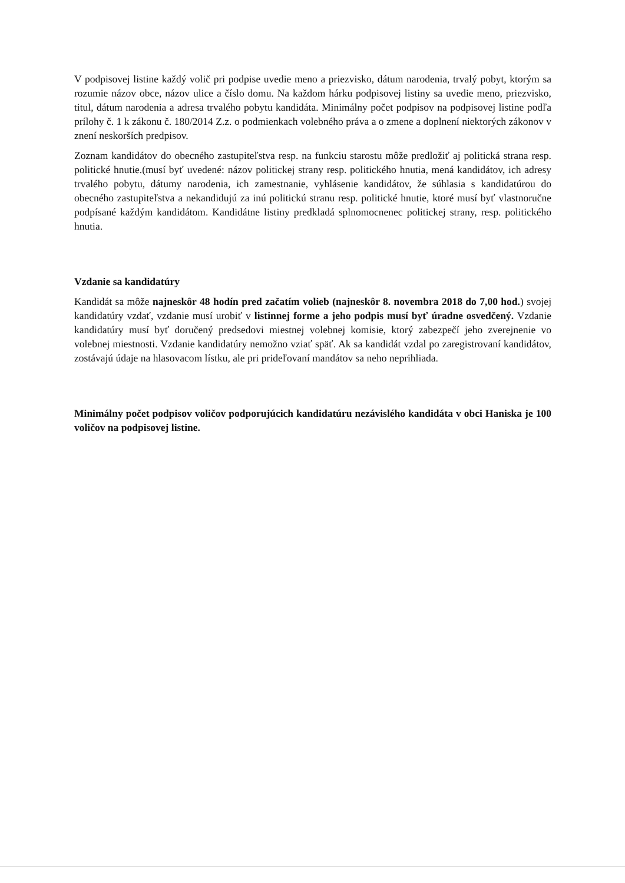V podpisovej listine každý volič pri podpise uvedie meno a priezvisko, dátum narodenia, trvalý pobyt, ktorým sa rozumie názov obce, názov ulice a číslo domu. Na každom hárku podpisovej listiny sa uvedie meno, priezvisko, titul, dátum narodenia a adresa trvalého pobytu kandidáta. Minimálny počet podpisov na podpisovej listine podľa prílohy č. 1 k zákonu č. 180/2014 Z.z. o podmienkach volebného práva a o zmene a doplnení niektorých zákonov v znení neskorších predpisov.
Zoznam kandidátov do obecného zastupiteľstva resp. na funkciu starostu môže predložiť aj politická strana resp. politické hnutie.(musí byť uvedené: názov politickej strany resp. politického hnutia, mená kandidátov, ich adresy trvalého pobytu, dátumy narodenia, ich zamestnanie, vyhlásenie kandidátov, že súhlasia s kandidatúrou do obecného zastupiteľstva a nekandidujú za inú politickú stranu resp. politické hnutie, ktoré musí byť vlastnoručne podpísané každým kandidátom. Kandidátne listiny predkladá splnomocnenec politickej strany, resp. politického hnutia.
Vzdanie sa kandidatúry
Kandidát sa môže najneskôr 48 hodín pred začatím volieb (najneskôr 8. novembra 2018 do 7,00 hod.) svojej kandidatúry vzdať, vzdanie musí urobiť v listinnej forme a jeho podpis musí byť úradne osvedčený. Vzdanie kandidatúry musí byť doručený predsedovi miestnej volebnej komisie, ktorý zabezpečí jeho zverejnenie vo volebnej miestnosti. Vzdanie kandidatúry nemožno vziať späť. Ak sa kandidát vzdal po zaregistrovaní kandidátov, zostávajú údaje na hlasovacom lístku, ale pri prideľovaní mandátov sa neho neprihliada.
Minimálny počet podpisov voličov podporujúcich kandidatúru nezávislého kandidáta v obci Haniska je 100 voličov na podpisovej listine.